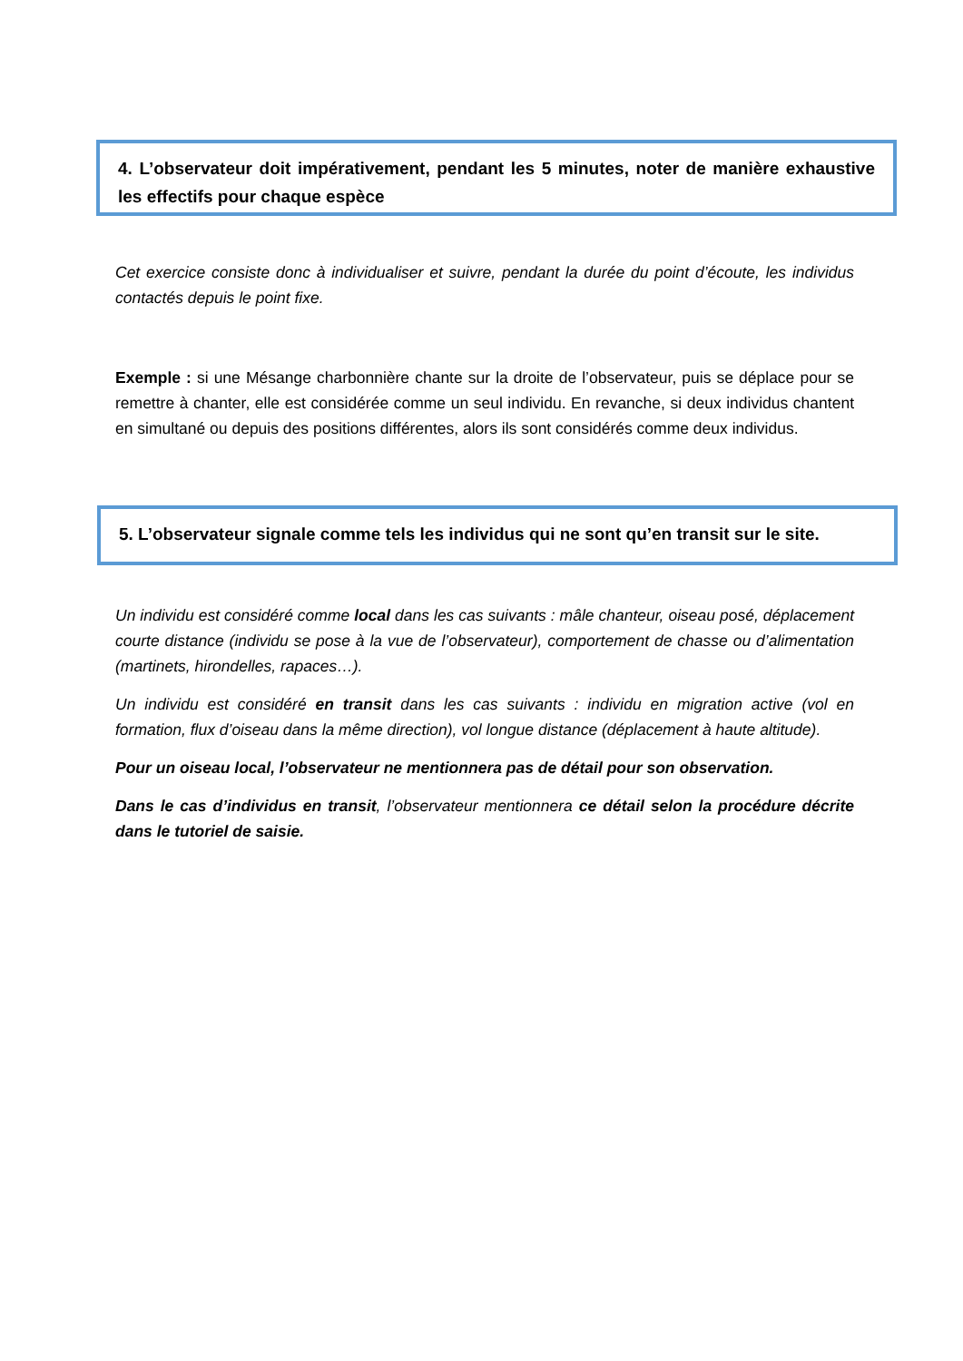4. L’observateur doit impérativement, pendant les 5 minutes, noter de manière exhaustive les effectifs pour chaque espèce
Cet exercice consiste donc à individualiser et suivre, pendant la durée du point d’écoute, les individus contactés depuis le point fixe.
Exemple : si une Mésange charbonnière chante sur la droite de l’observateur, puis se déplace pour se remettre à chanter, elle est considérée comme un seul individu. En revanche, si deux individus chantent en simultané ou depuis des positions différentes, alors ils sont considérés comme deux individus.
5. L’observateur signale comme tels les individus qui ne sont qu’en transit sur le site.
Un individu est considéré comme local dans les cas suivants : mâle chanteur, oiseau posé, déplacement courte distance (individu se pose à la vue de l’observateur), comportement de chasse ou d’alimentation (martinets, hirondelles, rapaces…).
Un individu est considéré en transit dans les cas suivants : individu en migration active (vol en formation, flux d’oiseau dans la même direction), vol longue distance (déplacement à haute altitude).
Pour un oiseau local, l’observateur ne mentionnera pas de détail pour son observation.
Dans le cas d’individus en transit, l’observateur mentionnera ce détail selon la procédure décrite dans le tutoriel de saisie.